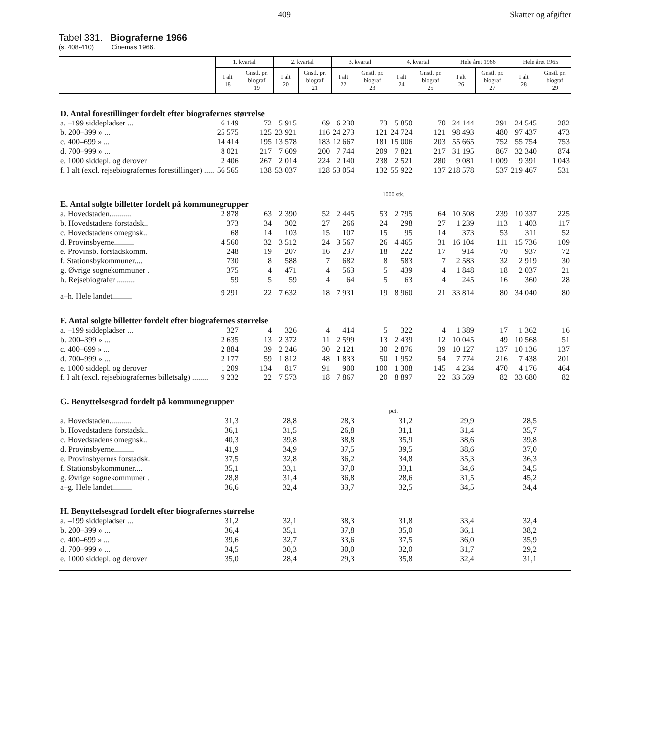409 Skatter og afgifter
Tabel 331. Biograferne 1966
(s. 408-410) Cinemas 1966.
| | 1. kvartal | | 2. kvartal | | 3. kvartal | | 4. kvartal | | Hele året 1966 | | Hele året 1965 | |
| --- | --- | --- | --- | --- | --- | --- | --- | --- | --- | --- | --- | --- |
| | I alt 18 | Gnstl. pr. biograf 19 | I alt 20 | Gnstl. pr. biograf 21 | I alt 22 | Gnstl. pr. biograf 23 | I alt 24 | Gnstl. pr. biograf 25 | I alt 26 | Gnstl. pr. biograf 27 | I alt 28 | Gnstl. pr. biograf 29 |
| D. Antal forestillinger fordelt efter biografernes størrelse | | | | | | | | | | | | |
| a. –199 siddepladser ... | 6 149 | 72 | 5 915 | 69 | 6 230 | 73 | 5 850 | 70 | 24 144 | 291 | 24 545 | 282 |
| b. 200–399 » ... | 25 575 | 125 | 23 921 | 116 | 24 273 | 121 | 24 724 | 121 | 98 493 | 480 | 97 437 | 473 |
| c. 400–699 » ... | 14 414 | 195 | 13 578 | 183 | 12 667 | 181 | 15 006 | 203 | 55 665 | 752 | 55 754 | 753 |
| d. 700–999 » ... | 8 021 | 217 | 7 609 | 200 | 7 744 | 209 | 7 821 | 217 | 31 195 | 867 | 32 340 | 874 |
| e. 1000 siddepl. og derover | 2 406 | 267 | 2 014 | 224 | 2 140 | 238 | 2 521 | 280 | 9 081 | 1 009 | 9 391 | 1 043 |
| f. I alt (excl. rejsebiografernes forestillinger) ..... | 56 565 | 138 | 53 037 | 128 | 53 054 | 132 | 55 922 | 137 | 218 578 | 537 | 219 467 | 531 |
| | 1000 stk. | | | | | | | | | | | |
| E. Antal solgte billetter fordelt på kommunegrupper | | | | | | | | | | | | |
| a. Hovedstaden........... | 2 878 | 63 | 2 390 | 52 | 2 445 | 53 | 2 795 | 64 | 10 508 | 239 | 10 337 | 225 |
| b. Hovedstadens forstadsk.. | 373 | 34 | 302 | 27 | 266 | 24 | 298 | 27 | 1 239 | 113 | 1 403 | 117 |
| c. Hovedstadens omegnsk.. | 68 | 14 | 103 | 15 | 107 | 15 | 95 | 14 | 373 | 53 | 311 | 52 |
| d. Provinsbyerne.......... | 4 560 | 32 | 3 512 | 24 | 3 567 | 26 | 4 465 | 31 | 16 104 | 111 | 15 736 | 109 |
| e. Provinsb. forstadskomm. | 248 | 19 | 207 | 16 | 237 | 18 | 222 | 17 | 914 | 70 | 937 | 72 |
| f. Stationsbykommuner.... | 730 | 8 | 588 | 7 | 682 | 8 | 583 | 7 | 2 583 | 32 | 2 919 | 30 |
| g. Øvrige sognekommuner . | 375 | 4 | 471 | 4 | 563 | 5 | 439 | 4 | 1 848 | 18 | 2 037 | 21 |
| h. Rejsebiografer ......... | 59 | 5 | 59 | 4 | 64 | 5 | 63 | 4 | 245 | 16 | 360 | 28 |
| a–h. Hele landet.......... | 9 291 | 22 | 7 632 | 18 | 7 931 | 19 | 8 960 | 21 | 33 814 | 80 | 34 040 | 80 |
| F. Antal solgte billetter fordelt efter biografernes størrelse | | | | | | | | | | | | |
| a. –199 siddepladser ... | 327 | 4 | 326 | 4 | 414 | 5 | 322 | 4 | 1 389 | 17 | 1 362 | 16 |
| b. 200–399 » ... | 2 635 | 13 | 2 372 | 11 | 2 599 | 13 | 2 439 | 12 | 10 045 | 49 | 10 568 | 51 |
| c. 400–699 » ... | 2 884 | 39 | 2 246 | 30 | 2 121 | 30 | 2 876 | 39 | 10 127 | 137 | 10 136 | 137 |
| d. 700–999 » ... | 2 177 | 59 | 1 812 | 48 | 1 833 | 50 | 1 952 | 54 | 7 774 | 216 | 7 438 | 201 |
| e. 1000 siddepl. og derover | 1 209 | 134 | 817 | 91 | 900 | 100 | 1 308 | 145 | 4 234 | 470 | 4 176 | 464 |
| f. I alt (excl. rejsebiografernes billetsalg) ........ | 9 232 | 22 | 7 573 | 18 | 7 867 | 20 | 8 897 | 22 | 33 569 | 82 | 33 680 | 82 |
| G. Benyttelsesgrad fordelt på kommunegrupper | | | | | | | | | | | | |
| | pct. | | | | | | | | | | | |
| a. Hovedstaden........... | 31,3 | | 28,8 | | 28,3 | | 31,2 | | 29,9 | | 28,5 | |
| b. Hovedstadens forstadsk.. | 36,1 | | 31,5 | | 26,8 | | 31,1 | | 31,4 | | 35,7 | |
| c. Hovedstadens omegnsk.. | 40,3 | | 39,8 | | 38,8 | | 35,9 | | 38,6 | | 39,8 | |
| d. Provinsbyerne.......... | 41,9 | | 34,9 | | 37,5 | | 39,5 | | 38,6 | | 37,0 | |
| e. Provinsbyernes forstadsk. | 37,5 | | 32,8 | | 36,2 | | 34,8 | | 35,3 | | 36,3 | |
| f. Stationsbykommuner.... | 35,1 | | 33,1 | | 37,0 | | 33,1 | | 34,6 | | 34,5 | |
| g. Øvrige sognekommuner . | 28,8 | | 31,4 | | 36,8 | | 28,6 | | 31,5 | | 45,2 | |
| a–g. Hele landet.......... | 36,6 | | 32,4 | | 33,7 | | 32,5 | | 34,5 | | 34,4 | |
| H. Benyttelsesgrad fordelt efter biografernes størrelse | | | | | | | | | | | | |
| a. –199 siddepladser ... | 31,2 | | 32,1 | | 38,3 | | 31,8 | | 33,4 | | 32,4 | |
| b. 200–399 » ... | 36,4 | | 35,1 | | 37,8 | | 35,0 | | 36,1 | | 38,2 | |
| c. 400–699 » ... | 39,6 | | 32,7 | | 33,6 | | 37,5 | | 36,0 | | 35,9 | |
| d. 700–999 » ... | 34,5 | | 30,3 | | 30,0 | | 32,0 | | 31,7 | | 29,2 | |
| e. 1000 siddepl. og derover | 35,0 | | 28,4 | | 29,3 | | 35,8 | | 32,4 | | 31,1 | |